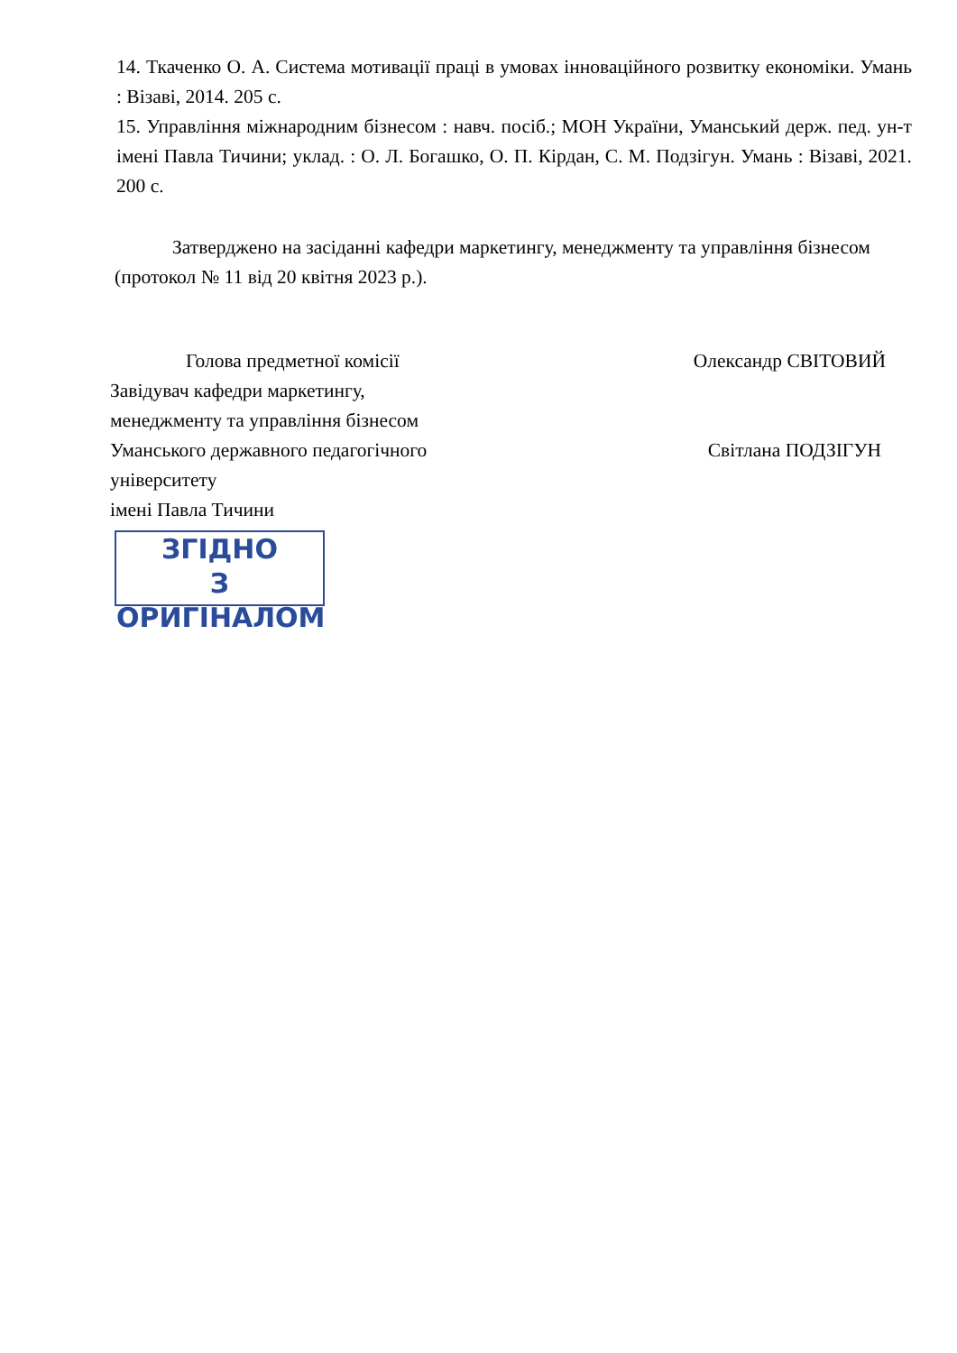14. Ткаченко О. А. Система мотивації праці в умовах інноваційного розвитку економіки. Умань : Візаві, 2014. 205 с.
15. Управління міжнародним бізнесом : навч. посіб.; МОН України, Уманський держ. пед. ун-т імені Павла Тичини; уклад. : О. Л. Богашко, О. П. Кірдан, С. М. Подзігун. Умань : Візаві, 2021. 200 с.
Затверджено на засіданні кафедри маркетингу, менеджменту та управління бізнесом (протокол № 11 від 20 квітня 2023 р.).
Голова предметної комісії Олександр СВІТОВИЙ
Завідувач кафедри маркетингу,
менеджменту та управління бізнесом
Уманського державного педагогічного Світлана ПОДЗІГУН
університету
імені Павла Тичини
ЗГІДНО
З ОРИГІНАЛОМ